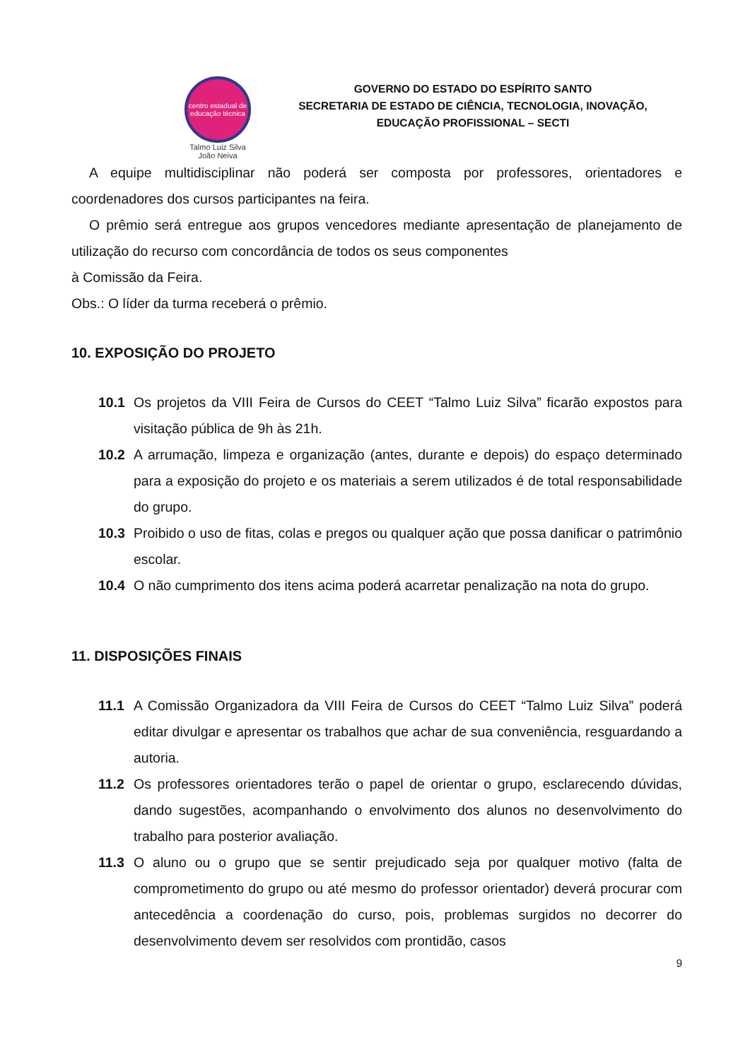centro estadual de educação técnica
Talmo Luiz Silva
João Neiva
GOVERNO DO ESTADO DO ESPÍRITO SANTO
SECRETARIA DE ESTADO DE CIÊNCIA, TECNOLOGIA, INOVAÇÃO,
EDUCAÇÃO PROFISSIONAL – SECTI
A equipe multidisciplinar não poderá ser composta por professores, orientadores e coordenadores dos cursos participantes na feira.
O prêmio será entregue aos grupos vencedores mediante apresentação de planejamento de utilização do recurso com concordância de todos os seus componentes
à Comissão da Feira.
Obs.: O líder da turma receberá o prêmio.
10. EXPOSIÇÃO DO PROJETO
10.1 Os projetos da VIII Feira de Cursos do CEET “Talmo Luiz Silva” ficarão expostos para visitação pública de 9h às 21h.
10.2 A arrumação, limpeza e organização (antes, durante e depois) do espaço determinado para a exposição do projeto e os materiais a serem utilizados é de total responsabilidade do grupo.
10.3 Proibido o uso de fitas, colas e pregos ou qualquer ação que possa danificar o patrimônio escolar.
10.4 O não cumprimento dos itens acima poderá acarretar penalização na nota do grupo.
11. DISPOSIÇÕES FINAIS
11.1 A Comissão Organizadora da VIII Feira de Cursos do CEET “Talmo Luiz Silva” poderá editar divulgar e apresentar os trabalhos que achar de sua conveniência, resguardando a autoria.
11.2 Os professores orientadores terão o papel de orientar o grupo, esclarecendo dúvidas, dando sugestões, acompanhando o envolvimento dos alunos no desenvolvimento do trabalho para posterior avaliação.
11.3 O aluno ou o grupo que se sentir prejudicado seja por qualquer motivo (falta de comprometimento do grupo ou até mesmo do professor orientador) deverá procurar com antecedência a coordenação do curso, pois, problemas surgidos no decorrer do desenvolvimento devem ser resolvidos com prontidão, casos
9